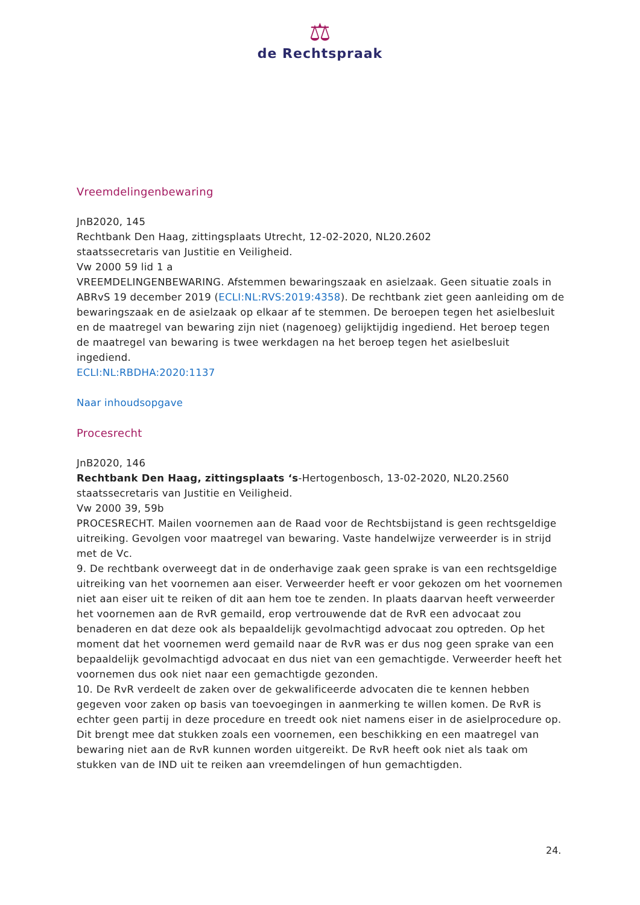⚖
de Rechtspraak
Vreemdelingenbewaring
JnB2020, 145
Rechtbank Den Haag, zittingsplaats Utrecht, 12-02-2020, NL20.2602
staatssecretaris van Justitie en Veiligheid.
Vw 2000 59 lid 1 a
VREEMDELINGENBEWARING. Afstemmen bewaringszaak en asielzaak. Geen situatie zoals in ABRvS 19 december 2019 (ECLI:NL:RVS:2019:4358). De rechtbank ziet geen aanleiding om de bewaringszaak en de asielzaak op elkaar af te stemmen. De beroepen tegen het asielbesluit en de maatregel van bewaring zijn niet (nagenoeg) gelijktijdig ingediend. Het beroep tegen de maatregel van bewaring is twee werkdagen na het beroep tegen het asielbesluit ingediend.
ECLI:NL:RBDHA:2020:1137
Naar inhoudsopgave
Procesrecht
JnB2020, 146
Rechtbank Den Haag, zittingsplaats ‘s-Hertogenbosch, 13-02-2020, NL20.2560
staatssecretaris van Justitie en Veiligheid.
Vw 2000 39, 59b
PROCESRECHT. Mailen voornemen aan de Raad voor de Rechtsbijstand is geen rechtsgeldige uitreiking. Gevolgen voor maatregel van bewaring. Vaste handelwijze verweerder is in strijd met de Vc.
9. De rechtbank overweegt dat in de onderhavige zaak geen sprake is van een rechtsgeldige uitreiking van het voornemen aan eiser. Verweerder heeft er voor gekozen om het voornemen niet aan eiser uit te reiken of dit aan hem toe te zenden. In plaats daarvan heeft verweerder het voornemen aan de RvR gemaild, erop vertrouwende dat de RvR een advocaat zou benaderen en dat deze ook als bepaaldelijk gevolmachtigd advocaat zou optreden. Op het moment dat het voornemen werd gemaild naar de RvR was er dus nog geen sprake van een bepaaldelijk gevolmachtigd advocaat en dus niet van een gemachtigde. Verweerder heeft het voornemen dus ook niet naar een gemachtigde gezonden.
10. De RvR verdeelt de zaken over de gekwalificeerde advocaten die te kennen hebben gegeven voor zaken op basis van toevoegingen in aanmerking te willen komen. De RvR is echter geen partij in deze procedure en treedt ook niet namens eiser in de asielprocedure op. Dit brengt mee dat stukken zoals een voornemen, een beschikking en een maatregel van bewaring niet aan de RvR kunnen worden uitgereikt. De RvR heeft ook niet als taak om stukken van de IND uit te reiken aan vreemdelingen of hun gemachtigden.
24.